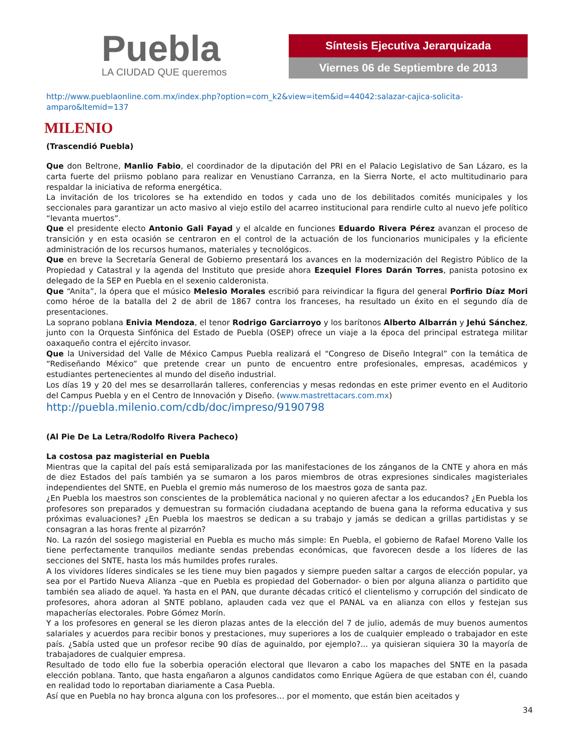Puebla
LA CIUDAD QUE queremos
Síntesis Ejecutiva Jerarquizada
Viernes 06 de Septiembre de 2013
http://www.pueblaonline.com.mx/index.php?option=com_k2&view=item&id=44042:salazar-cajica-solicita-amparo&Itemid=137
MILENIO
(Trascendió Puebla)
Que don Beltrone, Manlio Fabio, el coordinador de la diputación del PRI en el Palacio Legislativo de San Lázaro, es la carta fuerte del priismo poblano para realizar en Venustiano Carranza, en la Sierra Norte, el acto multitudinario para respaldar la iniciativa de reforma energética.
La invitación de los tricolores se ha extendido en todos y cada uno de los debilitados comités municipales y los seccionales para garantizar un acto masivo al viejo estilo del acarreo institucional para rendirle culto al nuevo jefe político “levanta muertos”.
Que el presidente electo Antonio Gali Fayad y el alcalde en funciones Eduardo Rivera Pérez avanzan el proceso de transición y en esta ocasión se centraron en el control de la actuación de los funcionarios municipales y la eficiente administración de los recursos humanos, materiales y tecnológicos.
Que en breve la Secretaría General de Gobierno presentará los avances en la modernización del Registro Público de la Propiedad y Catastral y la agenda del Instituto que preside ahora Ezequiel Flores Darán Torres, panista potosino ex delegado de la SEP en Puebla en el sexenio calderonista.
Que “Anita”, la ópera que el músico Melesio Morales escribió para reivindicar la figura del general Porfirio Díaz Mori como héroe de la batalla del 2 de abril de 1867 contra los franceses, ha resultado un éxito en el segundo día de presentaciones.
La soprano poblana Enivia Mendoza, el tenor Rodrigo Garciarroyo y los barítonos Alberto Albarrán y Jehú Sánchez, junto con la Orquesta Sinfónica del Estado de Puebla (OSEP) ofrece un viaje a la época del principal estratega militar oaxaqueño contra el ejército invasor.
Que la Universidad del Valle de México Campus Puebla realizará el “Congreso de Diseño Integral” con la temática de “Rediseñando México” que pretende crear un punto de encuentro entre profesionales, empresas, académicos y estudiantes pertenecientes al mundo del diseño industrial.
Los días 19 y 20 del mes se desarrollarán talleres, conferencias y mesas redondas en este primer evento en el Auditorio del Campus Puebla y en el Centro de Innovación y Diseño. (www.mastrettacars.com.mx)
http://puebla.milenio.com/cdb/doc/impreso/9190798
(Al Pie De La Letra/Rodolfo Rivera Pacheco)
La costosa paz magisterial en Puebla
Mientras que la capital del país está semiparalizada por las manifestaciones de los zánganos de la CNTE y ahora en más de diez Estados del país también ya se sumaron a los paros miembros de otras expresiones sindicales magisteriales independientes del SNTE, en Puebla el gremio más numeroso de los maestros goza de santa paz.
¿En Puebla los maestros son conscientes de la problemática nacional y no quieren afectar a los educandos? ¿En Puebla los profesores son preparados y demuestran su formación ciudadana aceptando de buena gana la reforma educativa y sus próximas evaluaciones? ¿En Puebla los maestros se dedican a su trabajo y jamás se dedican a grillas partidistas y se consagran a las horas frente al pizarrón?
No. La razón del sosiego magisterial en Puebla es mucho más simple: En Puebla, el gobierno de Rafael Moreno Valle los tiene perfectamente tranquilos mediante sendas prebendas económicas, que favorecen desde a los líderes de las secciones del SNTE, hasta los más humildes profes rurales.
A los vividores líderes sindicales se les tiene muy bien pagados y siempre pueden saltar a cargos de elección popular, ya sea por el Partido Nueva Alianza –que en Puebla es propiedad del Gobernador- o bien por alguna alianza o partidito que también sea aliado de aquel. Ya hasta en el PAN, que durante décadas criticó el clientelismo y corrupción del sindicato de profesores, ahora adoran al SNTE poblano, aplauden cada vez que el PANAL va en alianza con ellos y festejan sus mapacherías electorales. Pobre Gómez Morín.
Y a los profesores en general se les dieron plazas antes de la elección del 7 de julio, además de muy buenos aumentos salariales y acuerdos para recibir bonos y prestaciones, muy superiores a los de cualquier empleado o trabajador en este país. ¿Sabía usted que un profesor recibe 90 días de aguinaldo, por ejemplo?... ya quisieran siquiera 30 la mayoría de trabajadores de cualquier empresa.
Resultado de todo ello fue la soberbia operación electoral que llevaron a cabo los mapaches del SNTE en la pasada elección poblana. Tanto, que hasta engañaron a algunos candidatos como Enrique Agüera de que estaban con él, cuando en realidad todo lo reportaban diariamente a Casa Puebla.
Así que en Puebla no hay bronca alguna con los profesores… por el momento, que están bien aceitados y
34